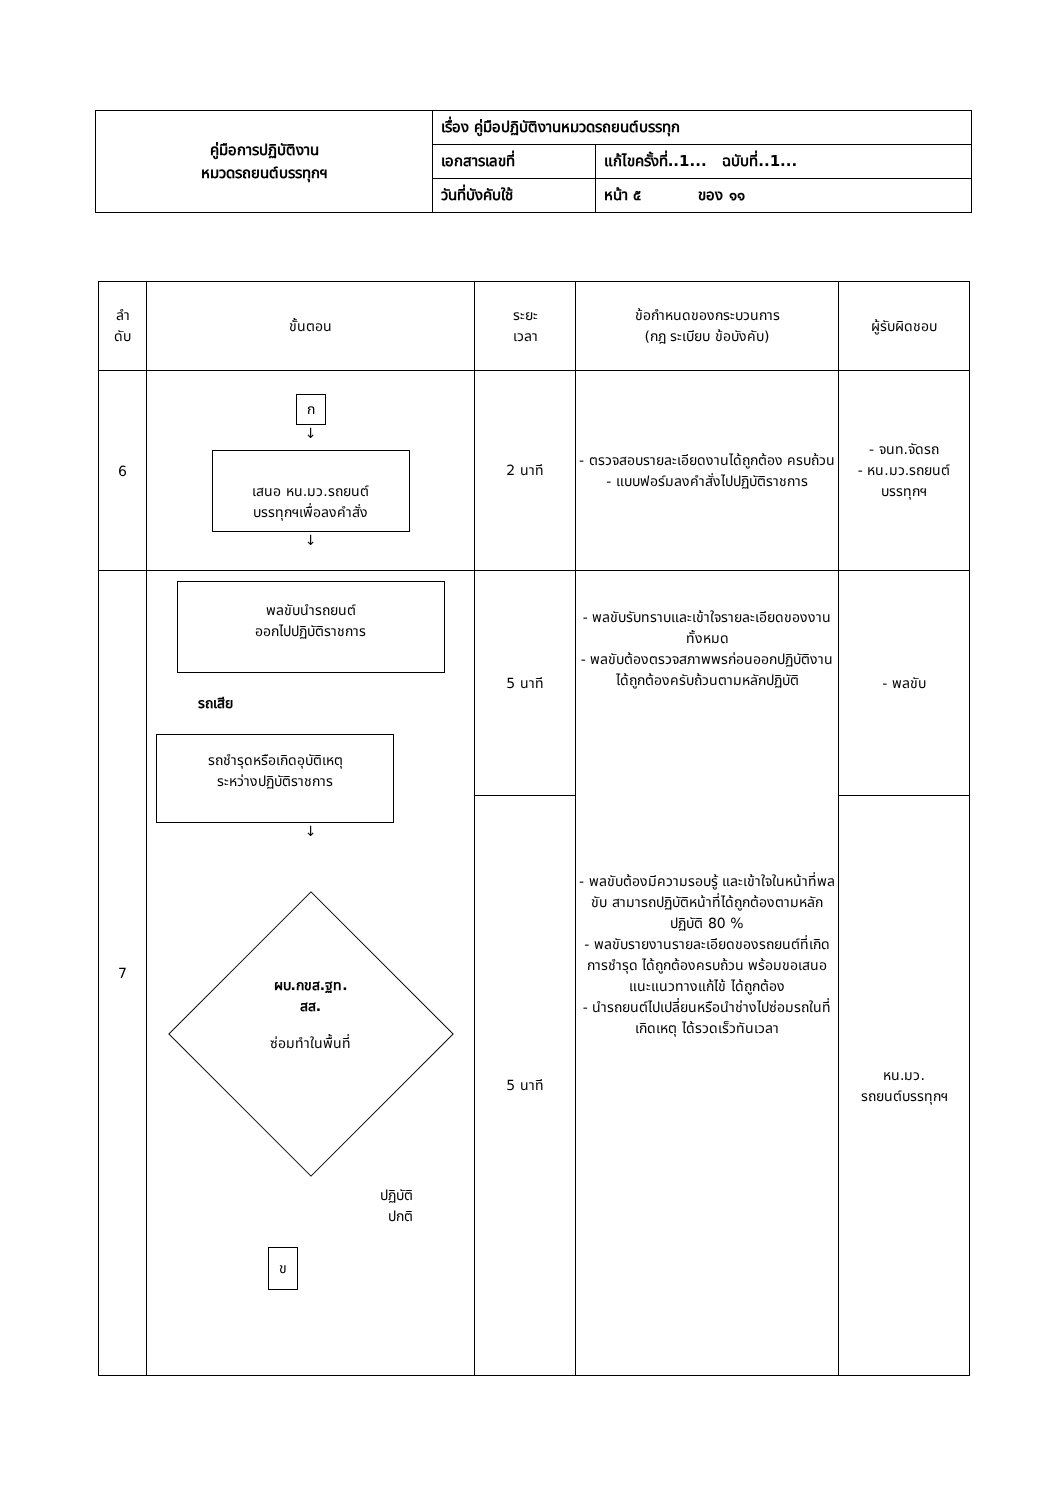| คู่มือการปฏิบัติงาน หมวดรถยนต์บรรทุกฯ | เรื่อง คู่มือปฏิบัติงานหมวดรถยนต์บรรทุก | |
| | เอกสารเลขที่ | แก้ไขครั้งที่..1... ฉบับที่..1... |
| | วันที่บังคับใช้ | หน้า ๕ ของ ๑๑ |
| ลำ ดับ | ขั้นตอน | ระยะ เวลา | ข้อกำหนดของกระบวนการ (กฎ ระเบียบ ข้อบังคับ) | ผู้รับผิดชอบ |
| --- | --- | --- | --- | --- |
| 6 | ก ↓ เสนอ หน.มว.รถยนต์ บรรทุกฯเพื่อลงคำสั่ง ↓ | 2 นาที | - ตรวจสอบรายละเอียดงานได้ถูกต้อง ครบถ้วน - แบบฟอร์มลงคำสั่งไปปฏิบัติราชการ | - จนท.จัดรถ - หน.มว.รถยนต์ บรรทุกฯ |
| 7 | พลขับนำรถยนต์ ออกไปปฏิบัติราชการ รถเสีย รถชำรุดหรือเกิดอุบัติเหตุ ระหว่างปฏิบัติราชการ ↓ ผบ.กขส.ฐท. สส. ซ่อมทำในพื้นที่ ปฏิบัติ ปกติ ข | 5 นาที | - พลขับรับทราบและเข้าใจรายละเอียดของงานทั้งหมด - พลขับต้องตรวจสภาพพรก่อนออกปฏิบัติงานได้ถูกต้องครับถ้วนตามหลักปฏิบัติ - พลขับต้องมีความรอบรู้ และเข้าใจในหน้าที่พลขับ สามารถปฏิบัติหน้าที่ได้ถูกต้องตามหลักปฏิบัติ 80 % - พลขับรายงานรายละเอียดของรถยนต์ที่เกิดการชำรุด ได้ถูกต้องครบถ้วน พร้อมขอเสนอแนะแนวทางแก้ไข้ ได้ถูกต้อง - นำรถยนต์ไปเปลี่ยนหรือนำช่างไปซ่อมรถในที่เกิดเหตุ ได้รวดเร็วทันเวลา | - พลขับ |
| | | 5 นาที | | หน.มว. รถยนต์บรรทุกฯ |